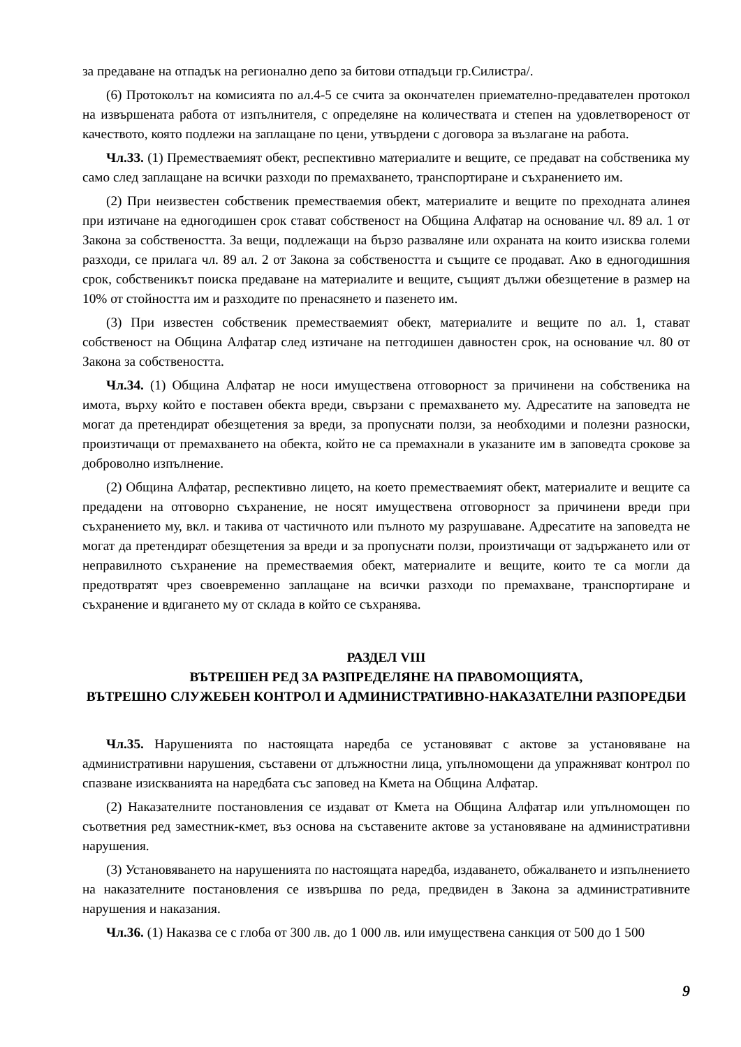за предаване на отпадък на регионално депо за битови отпадъци гр.Силистра/.
(6) Протоколът на комисията по ал.4-5 се счита за окончателен приемателно-предавателен протокол на извършената работа от изпълнителя, с определяне на количествата и степен на удовлетвореност от качеството, която подлежи на заплащане по цени, утвърдени с договора за възлагане на работа.
Чл.33. (1) Преместваемият обект, респективно материалите и вещите, се предават на собственика му само след заплащане на всички разходи по премахването, транспортиране и съхранението им.
(2) При неизвестен собственик преместваемия обект, материалите и вещите по преходната алинея при изтичане на едногодишен срок стават собственост на Община Алфатар на основание чл. 89 ал. 1 от Закона за собствеността. За вещи, подлежащи на бързо разваляне или охраната на които изисква големи разходи, се прилага чл. 89 ал. 2 от Закона за собствеността и същите се продават. Ако в едногодишния срок, собственикът поиска предаване на материалите и вещите, същият дължи обезщетение в размер на 10% от стойността им и разходите по пренасянето и пазенето им.
(3) При известен собственик преместваемият обект, материалите и вещите по ал. 1, стават собственост на Община Алфатар след изтичане на петгодишен давностен срок, на основание чл. 80 от Закона за собствеността.
Чл.34. (1) Община Алфатар не носи имуществена отговорност за причинени на собственика на имота, върху който е поставен обекта вреди, свързани с премахването му. Адресатите на заповедта не могат да претендират обезщетения за вреди, за пропуснати ползи, за необходими и полезни разноски, произтичащи от премахването на обекта, който не са премахнали в указаните им в заповедта срокове за доброволно изпълнение.
(2) Община Алфатар, респективно лицето, на което преместваемият обект, материалите и вещите са предадени на отговорно съхранение, не носят имуществена отговорност за причинени вреди при съхранението му, вкл. и такива от частичното или пълното му разрушаване. Адресатите на заповедта не могат да претендират обезщетения за вреди и за пропуснати ползи, произтичащи от задържането или от неправилното съхранение на преместваемия обект, материалите и вещите, които те са могли да предотвратят чрез своевременно заплащане на всички разходи по премахване, транспортиране и съхранение и вдигането му от склада в който се съхранява.
РАЗДЕЛ VIII
ВЪТРЕШЕН РЕД ЗА РАЗПРЕДЕЛЯНЕ НА ПРАВОМОЩИЯТА,
ВЪТРЕШНО СЛУЖЕБЕН КОНТРОЛ И АДМИНИСТРАТИВНО-НАКАЗАТЕЛНИ РАЗПОРЕДБИ
Чл.35. Нарушенията по настоящата наредба се установяват с актове за установяване на административни нарушения, съставени от длъжностни лица, упълномощени да упражняват контрол по спазване изискванията на наредбата със заповед на Кмета на Община Алфатар.
(2) Наказателните постановления се издават от Кмета на Община Алфатар или упълномощен по съответния ред заместник-кмет, въз основа на съставените актове за установяване на административни нарушения.
(3) Установяването на нарушенията по настоящата наредба, издаването, обжалването и изпълнението на наказателните постановления се извършва по реда, предвиден в Закона за административните нарушения и наказания.
Чл.36. (1) Наказва се с глоба от 300 лв. до 1 000 лв. или имуществена санкция от 500 до 1 500
9